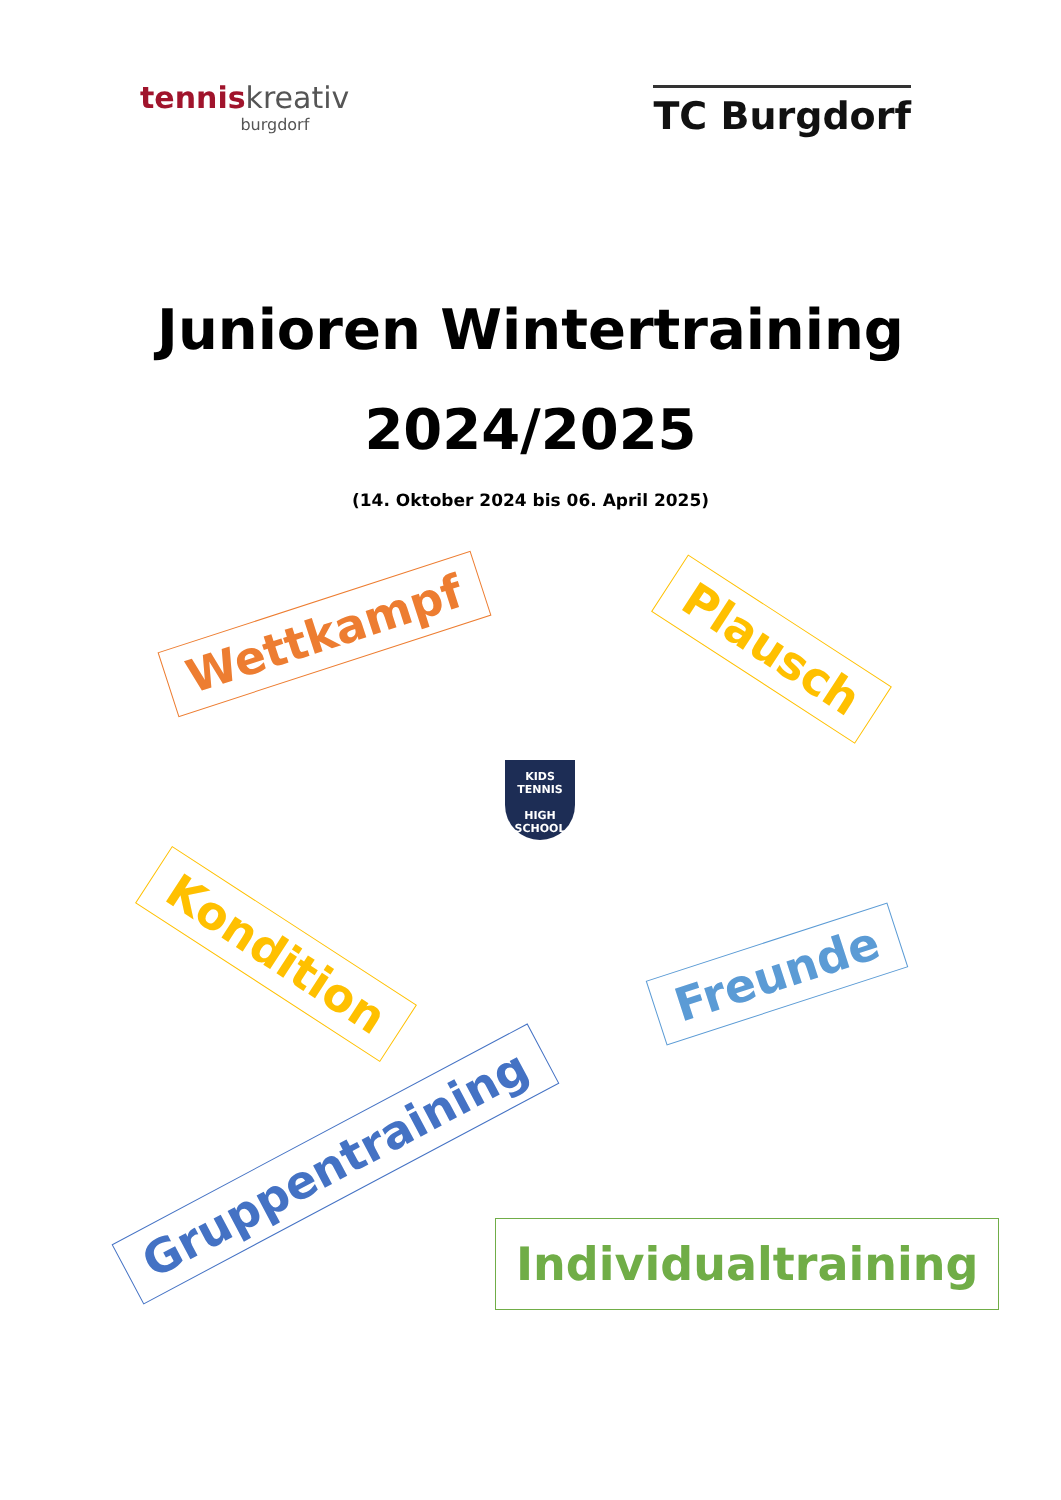tenniskreativ
burgdorf
TC Burgdorf
Junioren Wintertraining
2024/2025
(14. Oktober 2024 bis 06. April 2025)
Wettkampf Plausch
KIDS TENNIS
HIGH SCHOOL
Kondition Freunde
Gruppentraining
Individualtraining